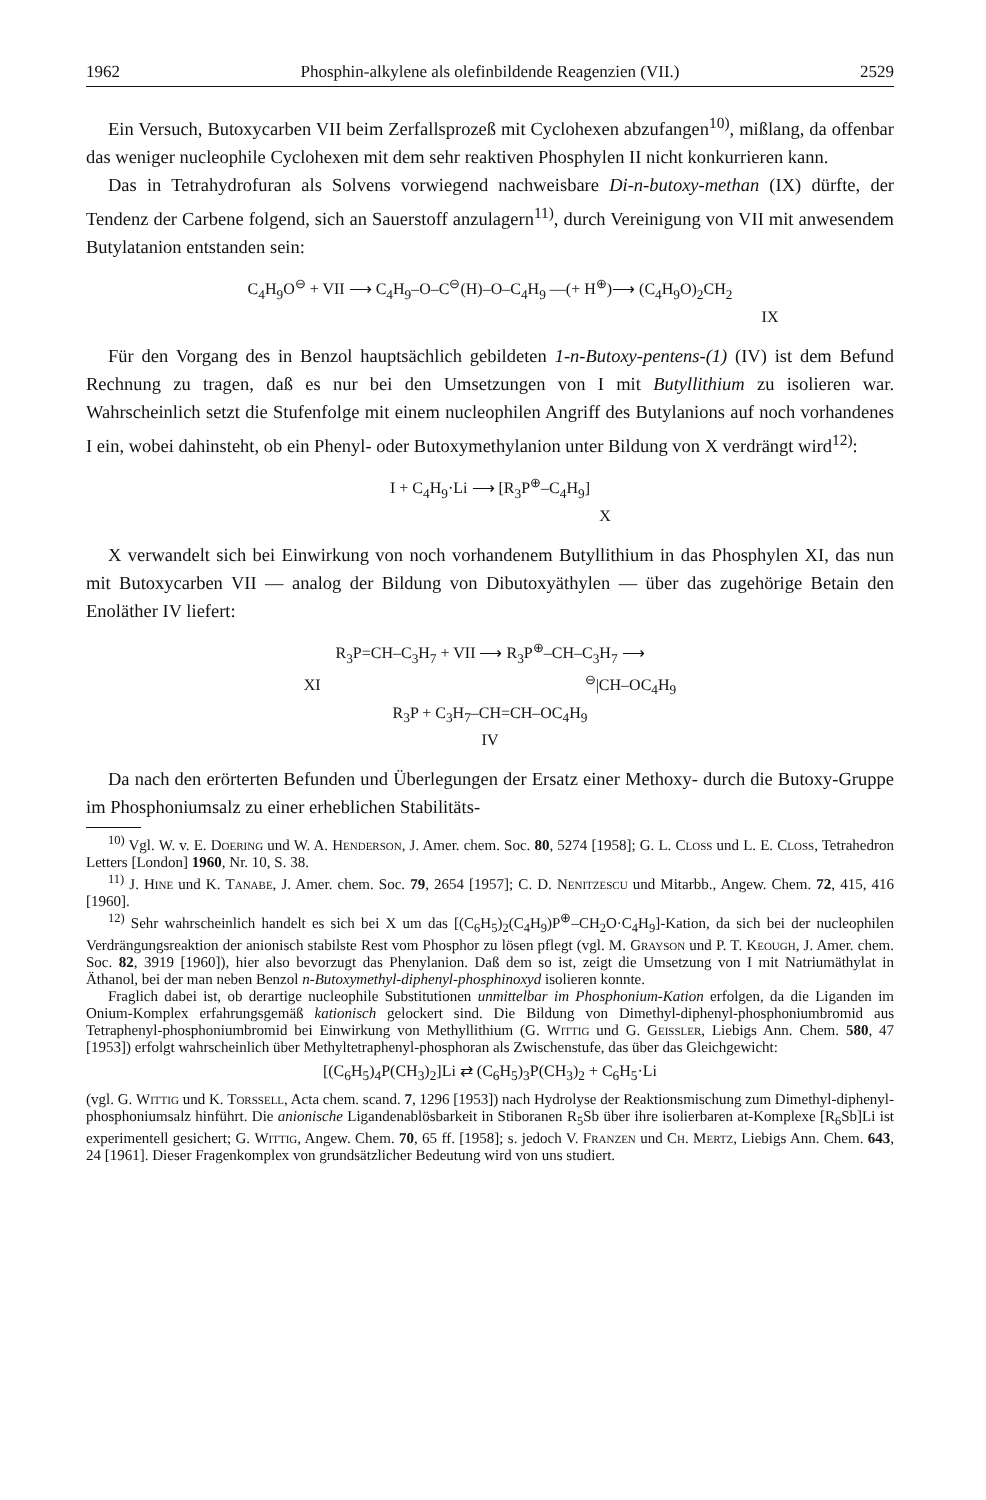1962 Phosphin-alkylene als olefinbildende Reagenzien (VII.) 2529
Ein Versuch, Butoxycarben VII beim Zerfallsprozeß mit Cyclohexen abzufangen<sup>10)</sup>, mißlang, da offenbar das weniger nucleophile Cyclohexen mit dem sehr reaktiven Phosphylen II nicht konkurrieren kann.
Das in Tetrahydrofuran als Solvens vorwiegend nachweisbare Di-n-butoxy-methan (IX) dürfte, der Tendenz der Carbene folgend, sich an Sauerstoff anzulagern<sup>11)</sup>, durch Vereinigung von VII mit anwesendem Butylatanion entstanden sein:
C<sub>4</sub>H<sub>9</sub>O<sup>⊖</sup> + VII ⟶ C<sub>4</sub>H<sub>9</sub>–O–C<sup>⊖</sup>(H)–O–C<sub>4</sub>H<sub>9</sub> —(+ H<sup>⊕</sup>)⟶ (C<sub>4</sub>H<sub>9</sub>O)<sub>2</sub>CH<sub>2</sub>
IX
Für den Vorgang des in Benzol hauptsächlich gebildeten 1-n-Butoxy-pentens-(1) (IV) ist dem Befund Rechnung zu tragen, daß es nur bei den Umsetzungen von I mit Butyllithium zu isolieren war. Wahrscheinlich setzt die Stufenfolge mit einem nucleophilen Angriff des Butylanions auf noch vorhandenes I ein, wobei dahinsteht, ob ein Phenyl- oder Butoxymethylanion unter Bildung von X verdrängt wird<sup>12)</sup>:
I + C<sub>4</sub>H<sub>9</sub>·Li ⟶ [R<sub>3</sub>P<sup>⊕</sup>–C<sub>4</sub>H<sub>9</sub>]
X
X verwandelt sich bei Einwirkung von noch vorhandenem Butyllithium in das Phosphylen XI, das nun mit Butoxycarben VII — analog der Bildung von Dibutoxyäthylen — über das zugehörige Betain den Enoläther IV liefert:
R<sub>3</sub>P=CH–C<sub>3</sub>H<sub>7</sub> + VII ⟶ R<sub>3</sub>P<sup>⊕</sup>–CH–C<sub>3</sub>H<sub>7</sub> ⟶
XI <sup>⊖</sup>|CH–OC<sub>4</sub>H<sub>9</sub>
R<sub>3</sub>P + C<sub>3</sub>H<sub>7</sub>–CH=CH–OC<sub>4</sub>H<sub>9</sub>
IV
Da nach den erörterten Befunden und Überlegungen der Ersatz einer Methoxy- durch die Butoxy-Gruppe im Phosphoniumsalz zu einer erheblichen Stabilitäts-
<sup>10)</sup> Vgl. W. v. E. Doering und W. A. Henderson, J. Amer. chem. Soc. 80, 5274 [1958]; G. L. Closs und L. E. Closs, Tetrahedron Letters [London] 1960, Nr. 10, S. 38.
<sup>11)</sup> J. Hine und K. Tanabe, J. Amer. chem. Soc. 79, 2654 [1957]; C. D. Nenitzescu und Mitarbb., Angew. Chem. 72, 415, 416 [1960].
<sup>12)</sup> Sehr wahrscheinlich handelt es sich bei X um das [(C<sub>6</sub>H<sub>5</sub>)<sub>2</sub>(C<sub>4</sub>H<sub>9</sub>)P<sup>⊕</sup>–CH<sub>2</sub>O·C<sub>4</sub>H<sub>9</sub>]-Kation, da sich bei der nucleophilen Verdrängungsreaktion der anionisch stabilste Rest vom Phosphor zu lösen pflegt (vgl. M. Grayson und P. T. Keough, J. Amer. chem. Soc. 82, 3919 [1960]), hier also bevorzugt das Phenylanion. Daß dem so ist, zeigt die Umsetzung von I mit Natriumäthylat in Äthanol, bei der man neben Benzol n-Butoxymethyl-diphenyl-phosphinoxyd isolieren konnte.
Fraglich dabei ist, ob derartige nucleophile Substitutionen unmittelbar im Phosphonium-Kation erfolgen, da die Liganden im Onium-Komplex erfahrungsgemäß kationisch gelockert sind. Die Bildung von Dimethyl-diphenyl-phosphoniumbromid aus Tetraphenyl-phosphoniumbromid bei Einwirkung von Methyllithium (G. Wittig und G. Geissler, Liebigs Ann. Chem. 580, 47 [1953]) erfolgt wahrscheinlich über Methyltetraphenyl-phosphoran als Zwischenstufe, das über das Gleichgewicht:
[(C<sub>6</sub>H<sub>5</sub>)<sub>4</sub>P(CH<sub>3</sub>)<sub>2</sub>]Li ⇄ (C<sub>6</sub>H<sub>5</sub>)<sub>3</sub>P(CH<sub>3</sub>)<sub>2</sub> + C<sub>6</sub>H<sub>5</sub>·Li
(vgl. G. Wittig und K. Torssell, Acta chem. scand. 7, 1296 [1953]) nach Hydrolyse der Reaktionsmischung zum Dimethyl-diphenyl-phosphoniumsalz hinführt. Die anionische Ligandenablösbarkeit in Stiboranen R<sub>5</sub>Sb über ihre isolierbaren at-Komplexe [R<sub>6</sub>Sb]Li ist experimentell gesichert; G. Wittig, Angew. Chem. 70, 65 ff. [1958]; s. jedoch V. Franzen und Ch. Mertz, Liebigs Ann. Chem. 643, 24 [1961]. Dieser Fragenkomplex von grundsätzlicher Bedeutung wird von uns studiert.